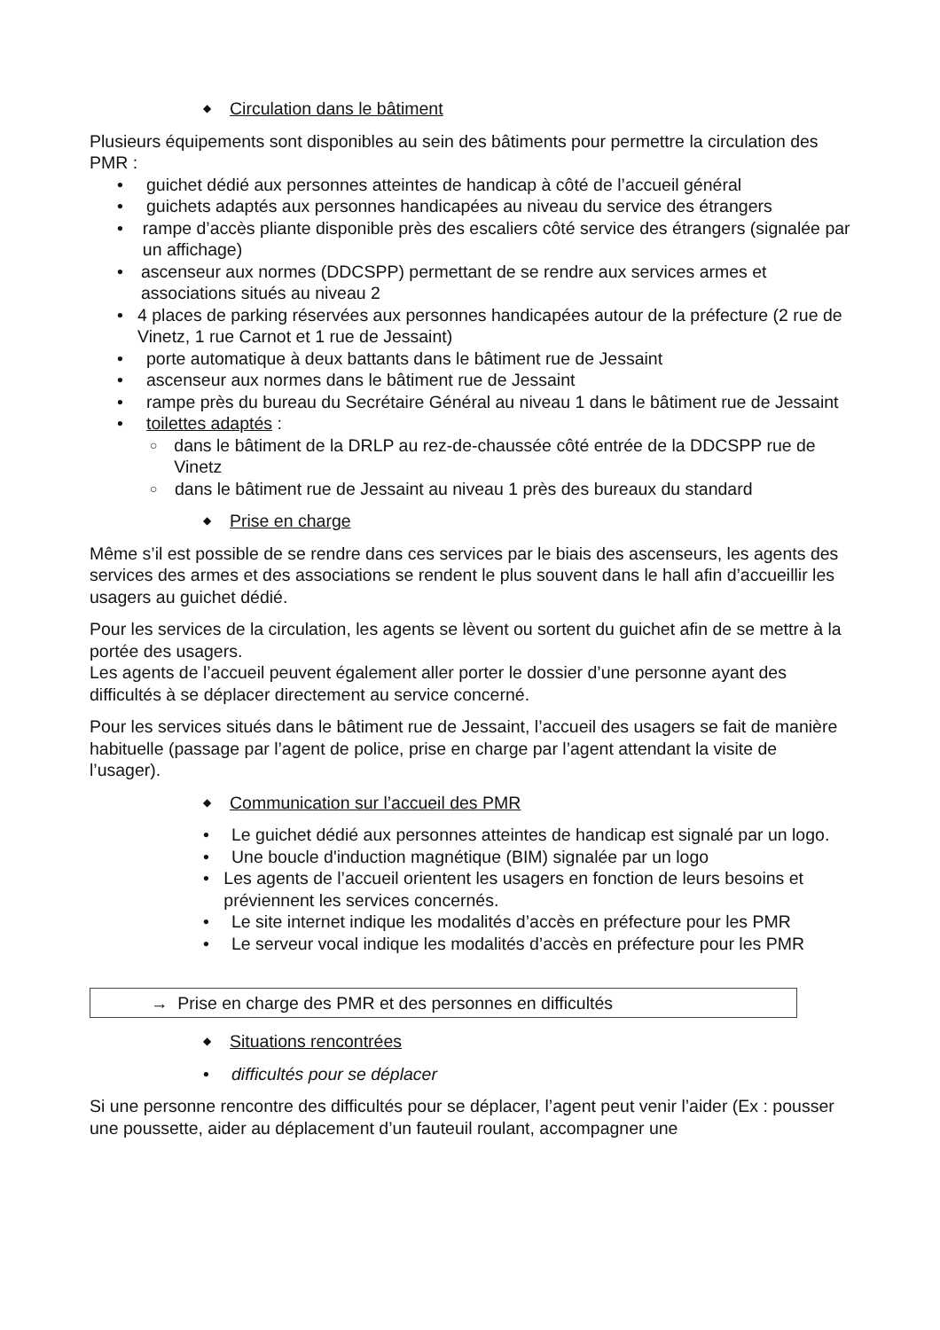◆ Circulation dans le bâtiment
Plusieurs équipements sont disponibles au sein des bâtiments pour permettre la circulation des PMR :
• guichet dédié aux personnes atteintes de handicap à côté de l’accueil général
• guichets adaptés aux personnes handicapées au niveau du service des étrangers
• rampe d’accès pliante disponible près des escaliers côté service des étrangers (signalée par un affichage)
• ascenseur aux normes (DDCSPP) permettant de se rendre aux services armes et associations situés au niveau 2
• 4 places de parking réservées aux personnes handicapées autour de la préfecture (2 rue de Vinetz, 1 rue Carnot et 1 rue de Jessaint)
• porte automatique à deux battants dans le bâtiment rue de Jessaint
• ascenseur aux normes dans le bâtiment rue de Jessaint
• rampe près du bureau du Secrétaire Général au niveau 1 dans le bâtiment rue de Jessaint
• toilettes adaptés :
○ dans le bâtiment de la DRLP au rez-de-chaussée côté entrée de la DDCSPP rue de Vinetz
○ dans le bâtiment rue de Jessaint au niveau 1 près des bureaux du standard
◆ Prise en charge
Même s’il est possible de se rendre dans ces services par le biais des ascenseurs, les agents des services des armes et des associations se rendent le plus souvent dans le hall afin d’accueillir les usagers au guichet dédié.
Pour les services de la circulation, les agents se lèvent ou sortent du guichet afin de se mettre à la portée des usagers.
Les agents de l’accueil peuvent également aller porter le dossier d’une personne ayant des difficultés à se déplacer directement au service concerné.
Pour les services situés dans le bâtiment rue de Jessaint, l’accueil des usagers se fait de manière habituelle (passage par l’agent de police, prise en charge par l’agent attendant la visite de l’usager).
◆ Communication sur l’accueil des PMR
• Le guichet dédié aux personnes atteintes de handicap est signalé par un logo.
• Une boucle d'induction magnétique (BIM) signalée par un logo
• Les agents de l’accueil orientent les usagers en fonction de leurs besoins et préviennent les services concernés.
• Le site internet indique les modalités d’accès en préfecture pour les PMR
• Le serveur vocal indique les modalités d’accès en préfecture pour les PMR
→ Prise en charge des PMR et des personnes en difficultés
◆ Situations rencontrées
• difficultés pour se déplacer
Si une personne rencontre des difficultés pour se déplacer, l’agent peut venir l’aider (Ex : pousser une poussette, aider au déplacement d’un fauteuil roulant, accompagner une